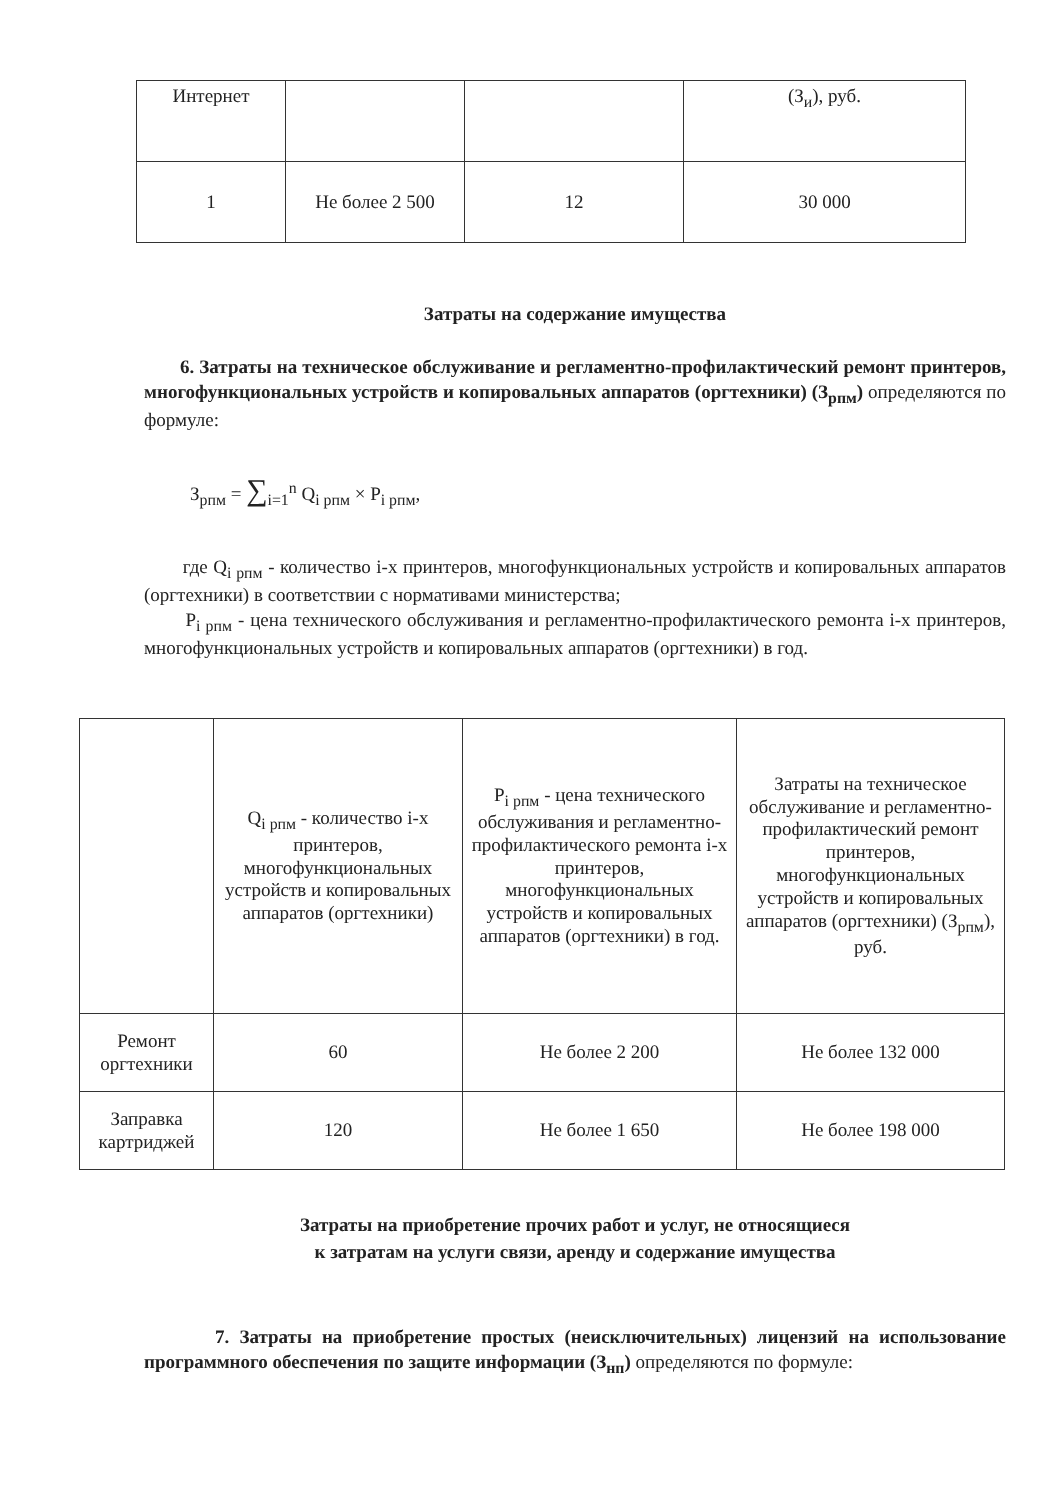| Интернет | | | (З<sub>и</sub>), руб. |
| 1 | Не более 2 500 | 12 | 30 000 |
Затраты на содержание имущества
6. Затраты на техническое обслуживание и регламентно-профилактический ремонт принтеров, многофункциональных устройств и копировальных аппаратов (оргтехники) (З<sub>рпм</sub>) определяются по формуле:
З<sub>рпм</sub> = ∑<sub>i=1</sub><sup>n</sup> Q<sub>i рпм</sub> × P<sub>i рпм</sub>,
где Q<sub>i рпм</sub> - количество i-х принтеров, многофункциональных устройств и копировальных аппаратов (оргтехники) в соответствии с нормативами министерства;
P<sub>i рпм</sub> - цена технического обслуживания и регламентно-профилактического ремонта i-х принтеров, многофункциональных устройств и копировальных аппаратов (оргтехники) в год.
| | Q<sub>i рпм</sub> - количество i-х принтеров, многофункциональных устройств и копировальных аппаратов (оргтехники) | P<sub>i рпм</sub> - цена технического обслуживания и регламентно-профилактического ремонта i-х принтеров, многофункциональных устройств и копировальных аппаратов (оргтехники) в год. | Затраты на техническое обслуживание и регламентно-профилактический ремонт принтеров, многофункциональных устройств и копировальных аппаратов (оргтехники) (З<sub>рпм</sub>), руб. |
| Ремонт оргтехники | 60 | Не более 2 200 | Не более 132 000 |
| Заправка картриджей | 120 | Не более 1 650 | Не более 198 000 |
Затраты на приобретение прочих работ и услуг, не относящиеся
к затратам на услуги связи, аренду и содержание имущества
7. Затраты на приобретение простых (неисключительных) лицензий на использование программного обеспечения по защите информации (З<sub>нп</sub>) определяются по формуле: